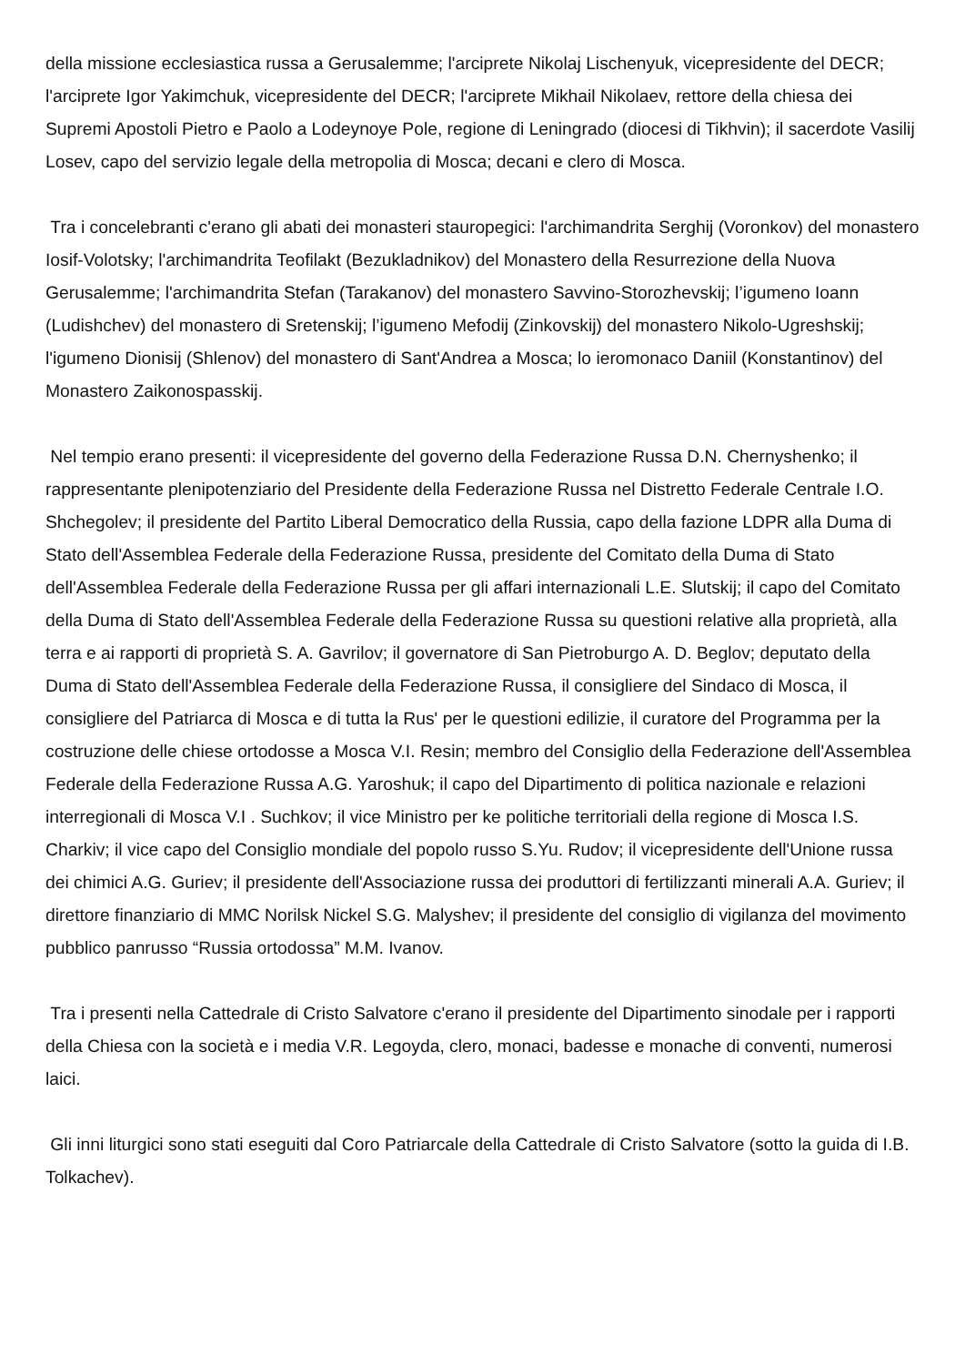della missione ecclesiastica russa a Gerusalemme; l'arciprete Nikolaj Lischenyuk, vicepresidente del DECR; l'arciprete Igor Yakimchuk, vicepresidente del DECR; l'arciprete Mikhail Nikolaev, rettore della chiesa dei Supremi Apostoli Pietro e Paolo a Lodeynoye Pole, regione di Leningrado (diocesi di Tikhvin); il sacerdote Vasilij Losev, capo del servizio legale della metropolia di Mosca; decani e clero di Mosca.
Tra i concelebranti c'erano gli abati dei monasteri stauropegici: l'archimandrita Serghij (Voronkov) del monastero Iosif-Volotsky; l'archimandrita Teofilakt (Bezukladnikov) del Monastero della Resurrezione della Nuova Gerusalemme; l'archimandrita Stefan (Tarakanov) del monastero Savvino-Storozhevskij; l’igumeno Ioann (Ludishchev) del monastero di Sretenskij; l’igumeno Mefodij (Zinkovskij) del monastero Nikolo-Ugreshskij; l'igumeno Dionisij (Shlenov) del monastero di Sant'Andrea a Mosca; lo ieromonaco Daniil (Konstantinov) del Monastero Zaikonospasskij.
Nel tempio erano presenti: il vicepresidente del governo della Federazione Russa D.N. Chernyshenko; il rappresentante plenipotenziario del Presidente della Federazione Russa nel Distretto Federale Centrale I.O. Shchegolev; il presidente del Partito Liberal Democratico della Russia, capo della fazione LDPR alla Duma di Stato dell'Assemblea Federale della Federazione Russa, presidente del Comitato della Duma di Stato dell'Assemblea Federale della Federazione Russa per gli affari internazionali L.E. Slutskij; il capo del Comitato della Duma di Stato dell'Assemblea Federale della Federazione Russa su questioni relative alla proprietà, alla terra e ai rapporti di proprietà S. A. Gavrilov; il governatore di San Pietroburgo A. D. Beglov; deputato della Duma di Stato dell'Assemblea Federale della Federazione Russa, il consigliere del Sindaco di Mosca, il consigliere del Patriarca di Mosca e di tutta la Rus' per le questioni edilizie, il curatore del Programma per la costruzione delle chiese ortodosse a Mosca V.I. Resin; membro del Consiglio della Federazione dell'Assemblea Federale della Federazione Russa A.G. Yaroshuk; il capo del Dipartimento di politica nazionale e relazioni interregionali di Mosca V.I . Suchkov; il vice Ministro per ke politiche territoriali della regione di Mosca I.S. Charkiv; il vice capo del Consiglio mondiale del popolo russo S.Yu. Rudov; il vicepresidente dell'Unione russa dei chimici A.G. Guriev; il presidente dell'Associazione russa dei produttori di fertilizzanti minerali A.A. Guriev; il direttore finanziario di MMC Norilsk Nickel S.G. Malyshev; il presidente del consiglio di vigilanza del movimento pubblico panrusso “Russia ortodossa” M.M. Ivanov.
Tra i presenti nella Cattedrale di Cristo Salvatore c'erano il presidente del Dipartimento sinodale per i rapporti della Chiesa con la società e i media V.R. Legoyda, clero, monaci, badesse e monache di conventi, numerosi laici.
Gli inni liturgici sono stati eseguiti dal Coro Patriarcale della Cattedrale di Cristo Salvatore (sotto la guida di I.B. Tolkachev).